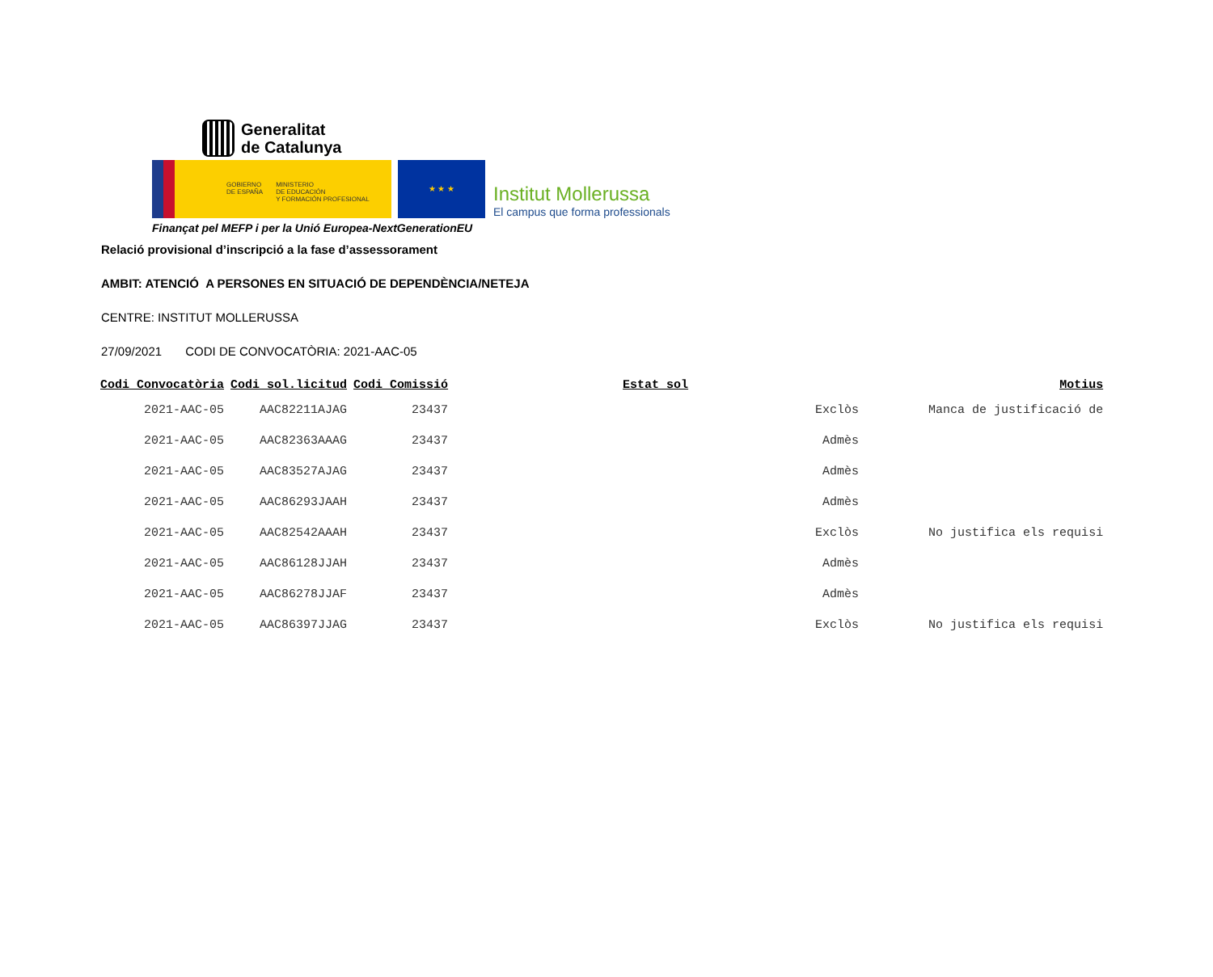Generalitat
de Catalunya
GOBIERNO
DE ESPAÑA
MINISTERIO
DE EDUCACIÓN
Y FORMACIÓN PROFESIONAL
★ ★ ★
Institut Mollerussa
El campus que forma professionals
Finançat pel MEFP i per la Unió Europea-NextGenerationEU
Relació provisional d’inscripció a la fase d’assessorament
AMBIT: ATENCIÓ A PERSONES EN SITUACIÓ DE DEPENDÈNCIA/NETEJA
CENTRE: INSTITUT MOLLERUSSA
27/09/2021 CODI DE CONVOCATÒRIA: 2021-AAC-05
| Codi Convocatòria | Codi sol.licitud | Codi Comissió | Estat sol | Motius |
| --- | --- | --- | --- | --- |
| 2021-AAC-05 | AAC82211AJAG | 23437 | Exclòs | Manca de justificació de |
| 2021-AAC-05 | AAC82363AAAG | 23437 | Admès | |
| 2021-AAC-05 | AAC83527AJAG | 23437 | Admès | |
| 2021-AAC-05 | AAC86293JAAH | 23437 | Admès | |
| 2021-AAC-05 | AAC82542AAAH | 23437 | Exclòs | No justifica els requisi |
| 2021-AAC-05 | AAC86128JJAH | 23437 | Admès | |
| 2021-AAC-05 | AAC86278JJAF | 23437 | Admès | |
| 2021-AAC-05 | AAC86397JJAG | 23437 | Exclòs | No justifica els requisi |